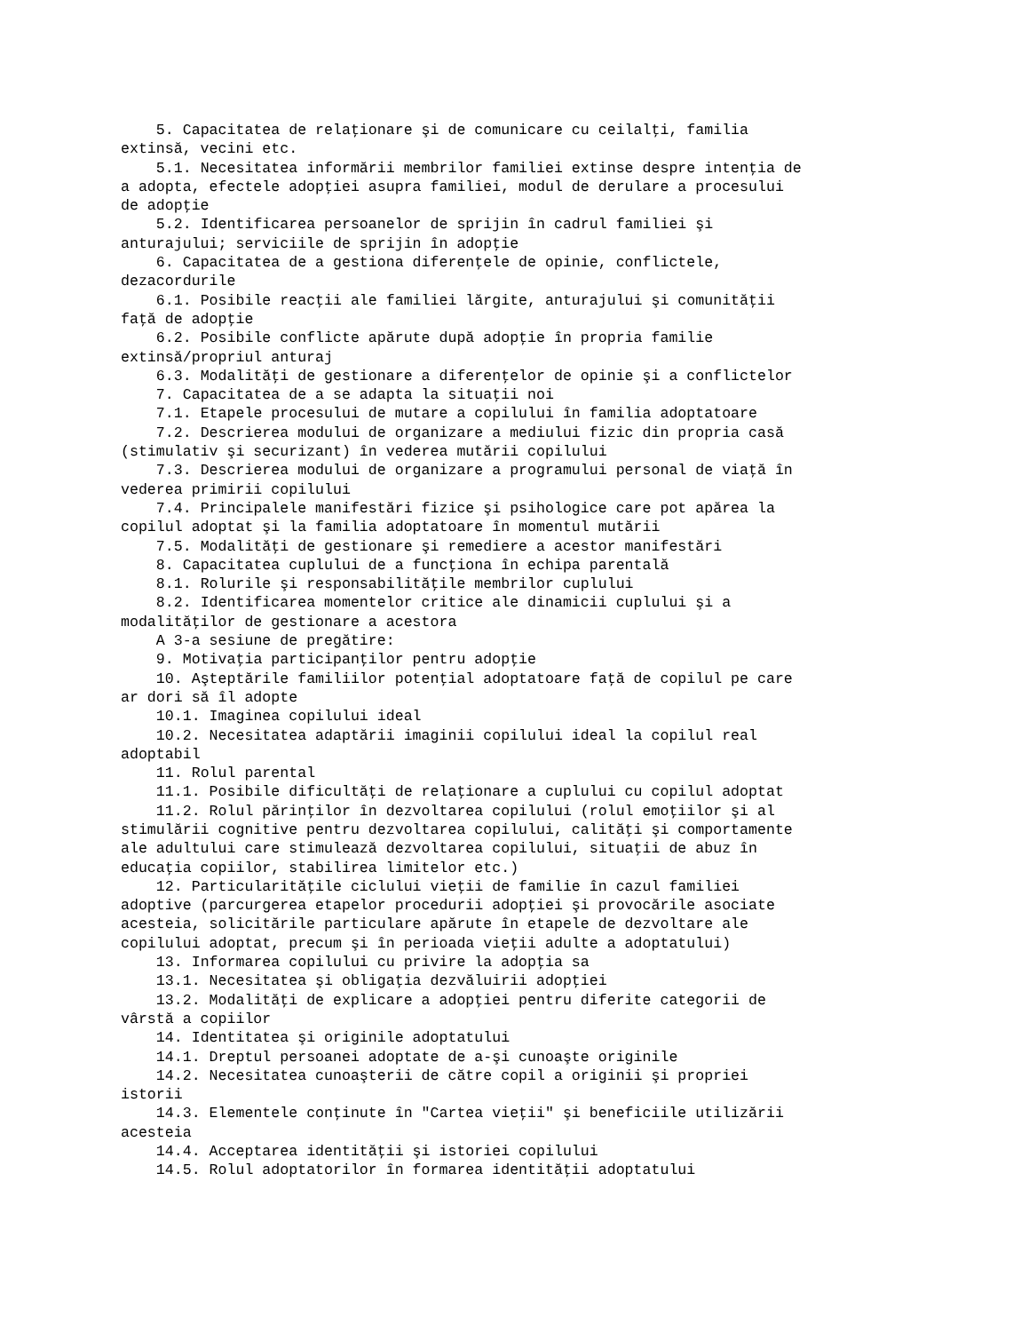5. Capacitatea de relaţionare şi de comunicare cu ceilalţi, familia extinsă, vecini etc. 5.1. Necesitatea informării membrilor familiei extinse despre intenţia de a adopta, efectele adopţiei asupra familiei, modul de derulare a procesului de adopţie 5.2. Identificarea persoanelor de sprijin în cadrul familiei şi anturajului; serviciile de sprijin în adopţie 6. Capacitatea de a gestiona diferenţele de opinie, conflictele, dezacordurile 6.1. Posibile reacţii ale familiei lărgite, anturajului şi comunităţii faţă de adopţie 6.2. Posibile conflicte apărute după adopţie în propria familie extinsă/propriul anturaj 6.3. Modalităţi de gestionare a diferenţelor de opinie şi a conflictelor 7. Capacitatea de a se adapta la situaţii noi 7.1. Etapele procesului de mutare a copilului în familia adoptatoare 7.2. Descrierea modului de organizare a mediului fizic din propria casă (stimulativ şi securizant) în vederea mutării copilului 7.3. Descrierea modului de organizare a programului personal de viaţă în vederea primirii copilului 7.4. Principalele manifestări fizice şi psihologice care pot apărea la copilul adoptat şi la familia adoptatoare în momentul mutării 7.5. Modalităţi de gestionare şi remediere a acestor manifestări 8. Capacitatea cuplului de a funcţiona în echipa parentală 8.1. Rolurile şi responsabilităţile membrilor cuplului 8.2. Identificarea momentelor critice ale dinamicii cuplului şi a modalităţilor de gestionare a acestora A 3-a sesiune de pregătire: 9. Motivaţia participanţilor pentru adopţie 10. Aşteptările familiilor potenţial adoptatoare faţă de copilul pe care ar dori să îl adopte 10.1. Imaginea copilului ideal 10.2. Necesitatea adaptării imaginii copilului ideal la copilul real adoptabil 11. Rolul parental 11.1. Posibile dificultăţi de relaţionare a cuplului cu copilul adoptat 11.2. Rolul părinţilor în dezvoltarea copilului (rolul emoţiilor şi al stimulării cognitive pentru dezvoltarea copilului, calităţi şi comportamente ale adultului care stimulează dezvoltarea copilului, situaţii de abuz în educaţia copiilor, stabilirea limitelor etc.) 12. Particularităţile ciclului vieţii de familie în cazul familiei adoptive (parcurgerea etapelor procedurii adopţiei şi provocările asociate acesteia, solicitările particulare apărute în etapele de dezvoltare ale copilului adoptat, precum şi în perioada vieţii adulte a adoptatului) 13. Informarea copilului cu privire la adopţia sa 13.1. Necesitatea şi obligaţia dezvăluirii adopţiei 13.2. Modalităţi de explicare a adopţiei pentru diferite categorii de vârstă a copiilor 14. Identitatea şi originile adoptatului 14.1. Dreptul persoanei adoptate de a-şi cunoaşte originile 14.2. Necesitatea cunoaşterii de către copil a originii şi propriei istorii 14.3. Elementele conţinute în "Cartea vieţii" şi beneficiile utilizării acesteia 14.4. Acceptarea identităţii şi istoriei copilului 14.5. Rolul adoptatorilor în formarea identităţii adoptatului